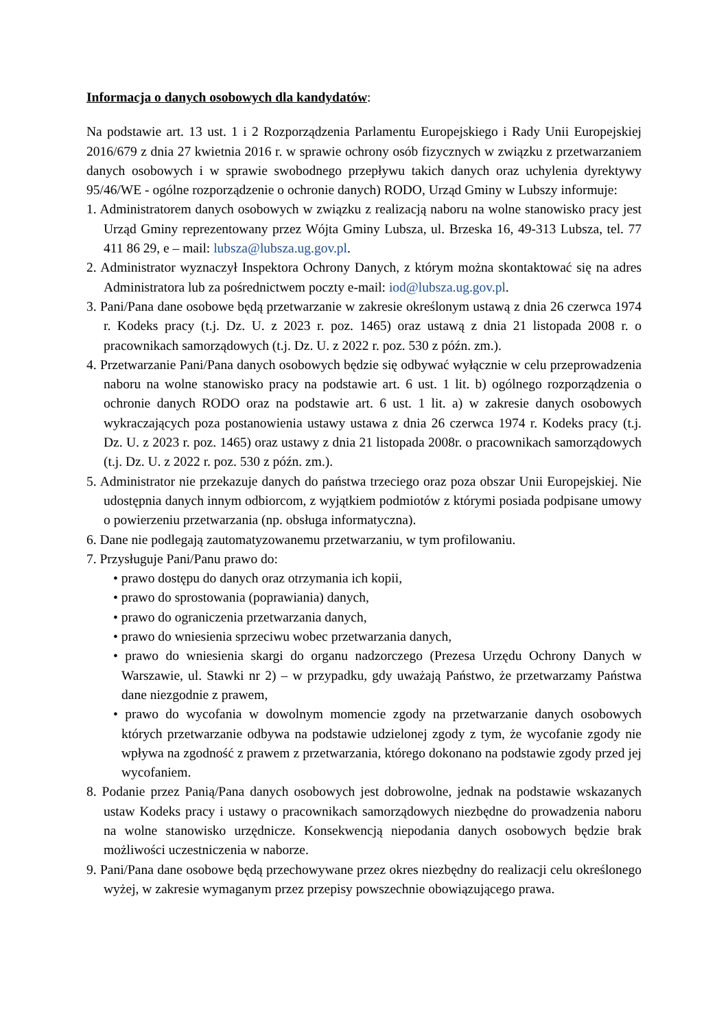Informacja o danych osobowych dla kandydatów:
Na podstawie art. 13 ust. 1 i 2 Rozporządzenia Parlamentu Europejskiego i Rady Unii Europejskiej 2016/679 z dnia 27 kwietnia 2016 r. w sprawie ochrony osób fizycznych w związku z przetwarzaniem danych osobowych i w sprawie swobodnego przepływu takich danych oraz uchylenia dyrektywy 95/46/WE - ogólne rozporządzenie o ochronie danych) RODO, Urząd Gminy w Lubszy informuje:
1. Administratorem danych osobowych w związku z realizacją naboru na wolne stanowisko pracy jest Urząd Gminy reprezentowany przez Wójta Gminy Lubsza, ul. Brzeska 16, 49-313 Lubsza, tel. 77 411 86 29, e – mail: lubsza@lubsza.ug.gov.pl.
2. Administrator wyznaczył Inspektora Ochrony Danych, z którym można skontaktować się na adres Administratora lub za pośrednictwem poczty e-mail: iod@lubsza.ug.gov.pl.
3. Pani/Pana dane osobowe będą przetwarzanie w zakresie określonym ustawą z dnia 26 czerwca 1974 r. Kodeks pracy (t.j. Dz. U. z 2023 r. poz. 1465) oraz ustawą z dnia 21 listopada 2008 r. o pracownikach samorządowych (t.j. Dz. U. z 2022 r. poz. 530 z późn. zm.).
4. Przetwarzanie Pani/Pana danych osobowych będzie się odbywać wyłącznie w celu przeprowadzenia naboru na wolne stanowisko pracy na podstawie art. 6 ust. 1 lit. b) ogólnego rozporządzenia o ochronie danych RODO oraz na podstawie art. 6 ust. 1 lit. a) w zakresie danych osobowych wykraczających poza postanowienia ustawy ustawa z dnia 26 czerwca 1974 r. Kodeks pracy (t.j. Dz. U. z 2023 r. poz. 1465) oraz ustawy z dnia 21 listopada 2008r. o pracownikach samorządowych (t.j. Dz. U. z 2022 r. poz. 530 z późn. zm.).
5. Administrator nie przekazuje danych do państwa trzeciego oraz poza obszar Unii Europejskiej. Nie udostępnia danych innym odbiorcom, z wyjątkiem podmiotów z którymi posiada podpisane umowy o powierzeniu przetwarzania (np. obsługa informatyczna).
6. Dane nie podlegają zautomatyzowanemu przetwarzaniu, w tym profilowaniu.
7. Przysługuje Pani/Panu prawo do:
• prawo dostępu do danych oraz otrzymania ich kopii,
• prawo do sprostowania (poprawiania) danych,
• prawo do ograniczenia przetwarzania danych,
• prawo do wniesienia sprzeciwu wobec przetwarzania danych,
• prawo do wniesienia skargi do organu nadzorczego (Prezesa Urzędu Ochrony Danych w Warszawie, ul. Stawki nr 2) – w przypadku, gdy uważają Państwo, że przetwarzamy Państwa dane niezgodnie z prawem,
• prawo do wycofania w dowolnym momencie zgody na przetwarzanie danych osobowych których przetwarzanie odbywa na podstawie udzielonej zgody z tym, że wycofanie zgody nie wpływa na zgodność z prawem z przetwarzania, którego dokonano na podstawie zgody przed jej wycofaniem.
8. Podanie przez Panią/Pana danych osobowych jest dobrowolne, jednak na podstawie wskazanych ustaw Kodeks pracy i ustawy o pracownikach samorządowych niezbędne do prowadzenia naboru na wolne stanowisko urzędnicze. Konsekwencją niepodania danych osobowych będzie brak możliwości uczestniczenia w naborze.
9. Pani/Pana dane osobowe będą przechowywane przez okres niezbędny do realizacji celu określonego wyżej, w zakresie wymaganym przez przepisy powszechnie obowiązującego prawa.